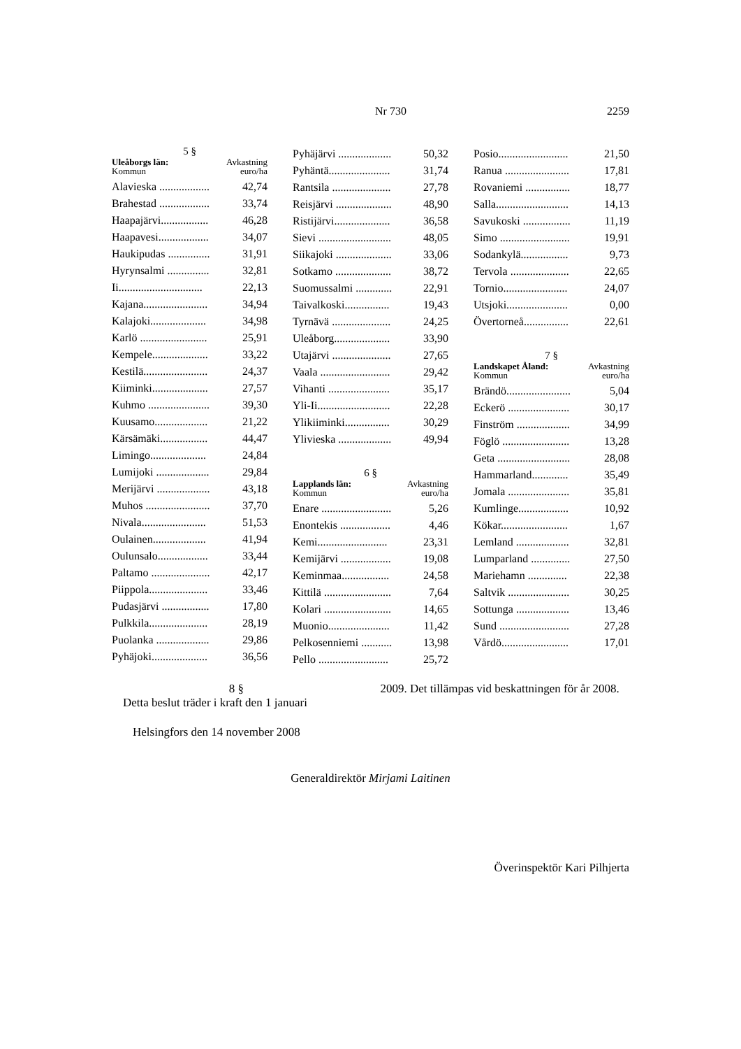Nr 730 2259
5 §
Uleåborgs län:
Kommun
Avkastning
euro/ha
| Alavieska .................. | 42,74 |
| Brahestad .................. | 33,74 |
| Haapajärvi................. | 46,28 |
| Haapavesi.................. | 34,07 |
| Haukipudas ............... | 31,91 |
| Hyrynsalmi ............... | 32,81 |
| Ii.............................. | 22,13 |
| Kajana....................... | 34,94 |
| Kalajoki.................... | 34,98 |
| Karlö ........................ | 25,91 |
| Kempele.................... | 33,22 |
| Kestilä....................... | 24,37 |
| Kiiminki.................... | 27,57 |
| Kuhmo ...................... | 39,30 |
| Kuusamo................... | 21,22 |
| Kärsämäki................. | 44,47 |
| Limingo.................... | 24,84 |
| Lumijoki ................... | 29,84 |
| Merijärvi ................... | 43,18 |
| Muhos ....................... | 37,70 |
| Nivala....................... | 51,53 |
| Oulainen................... | 41,94 |
| Oulunsalo.................. | 33,44 |
| Paltamo ..................... | 42,17 |
| Piippola..................... | 33,46 |
| Pudasjärvi ................. | 17,80 |
| Pulkkila..................... | 28,19 |
| Puolanka ................... | 29,86 |
| Pyhäjoki.................... | 36,56 |
| Pyhäjärvi ................... | 50,32 |
| Pyhäntä...................... | 31,74 |
| Rantsila ..................... | 27,78 |
| Reisjärvi .................... | 48,90 |
| Ristijärvi.................... | 36,58 |
| Sievi .......................... | 48,05 |
| Siikajoki .................... | 33,06 |
| Sotkamo .................... | 38,72 |
| Suomussalmi ............. | 22,91 |
| Taivalkoski................ | 19,43 |
| Tyrnävä ..................... | 24,25 |
| Uleåborg.................... | 33,90 |
| Utajärvi ..................... | 27,65 |
| Vaala ......................... | 29,42 |
| Vihanti ...................... | 35,17 |
| Yli-Ii.......................... | 22,28 |
| Ylikiiminki................ | 30,29 |
| Ylivieska ................... | 49,94 |
6 §
Lapplands län:
Kommun
Avkastning
euro/ha
| Enare ......................... | 5,26 |
| Enontekis .................. | 4,46 |
| Kemi......................... | 23,31 |
| Kemijärvi .................. | 19,08 |
| Keminmaa................. | 24,58 |
| Kittilä ........................ | 7,64 |
| Kolari ........................ | 14,65 |
| Muonio...................... | 11,42 |
| Pelkosenniemi ........... | 13,98 |
| Pello ......................... | 25,72 |
| Posio......................... | 21,50 |
| Ranua ....................... | 17,81 |
| Rovaniemi ................ | 18,77 |
| Salla.......................... | 14,13 |
| Savukoski ................. | 11,19 |
| Simo ......................... | 19,91 |
| Sodankylä................. | 9,73 |
| Tervola ..................... | 22,65 |
| Tornio....................... | 24,07 |
| Utsjoki...................... | 0,00 |
| Övertorneå................ | 22,61 |
7 §
Landskapet Åland:
Kommun
Avkastning
euro/ha
| Brändö....................... | 5,04 |
| Eckerö ...................... | 30,17 |
| Finström ................... | 34,99 |
| Föglö ........................ | 13,28 |
| Geta .......................... | 28,08 |
| Hammarland............. | 35,49 |
| Jomala ...................... | 35,81 |
| Kumlinge.................. | 10,92 |
| Kökar........................ | 1,67 |
| Lemland ................... | 32,81 |
| Lumparland .............. | 27,50 |
| Mariehamn .............. | 22,38 |
| Saltvik ...................... | 30,25 |
| Sottunga ................... | 13,46 |
| Sund ......................... | 27,28 |
| Vårdö........................ | 17,01 |
8 §
Detta beslut träder i kraft den 1 januari
2009. Det tillämpas vid beskattningen för år 2008.
Helsingfors den 14 november 2008
Generaldirektör Mirjami Laitinen
Överinspektör Kari Pilhjerta